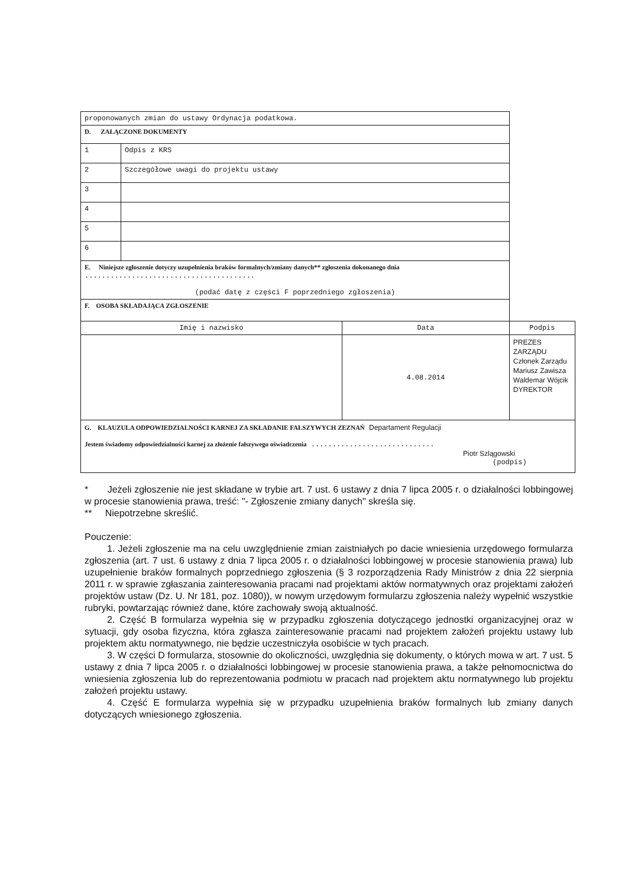| proponowanych zmian do ustawy Ordynacja podatkowa. | | | |
| D. ZAŁĄCZONE DOKUMENTY | | | |
| 1 | Odpis z KRS | | |
| 2 | Szczegółowe uwagi do projektu ustawy | | |
| 3 | | | |
| 4 | | | |
| 5 | | | |
| 6 | | | |
| E. Niniejsze zgłoszenie dotyczy uzupełnienia braków formalnych/zmiany danych** zgłoszenia dokonanego dnia ........................................ (podać datę z części F poprzedniego zgłoszenia) | | | |
| F. OSOBA SKŁADAJĄCA ZGŁOSZENIE | | | |
| Imię i nazwisko | | Data | Podpis |
| | | 4.08.2014 | PREZES ZARZĄDU Członek Zarządu Mariusz Zawisza Waldemar Wójcik DYREKTOR |
| G. KLAUZULA ODPOWIEDZIALNOŚCI KARNEJ ZA SKŁADANIE FAŁSZYWYCH ZEZNAŃ Departament Regulacji Jestem świadomy odpowiedzialności karnej za złożenie fałszywego oświadczenia ............................. Piotr Szlągowski (podpis) | | | |
* Jeżeli zgłoszenie nie jest składane w trybie art. 7 ust. 6 ustawy z dnia 7 lipca 2005 r. o działalności lobbingowej w procesie stanowienia prawa, treść: "- Zgłoszenie zmiany danych" skreśla się.
** Niepotrzebne skreślić.
Pouczenie:
1. Jeżeli zgłoszenie ma na celu uwzględnienie zmian zaistniałych po dacie wniesienia urzędowego formularza zgłoszenia (art. 7 ust. 6 ustawy z dnia 7 lipca 2005 r. o działalności lobbingowej w procesie stanowienia prawa) lub uzupełnienie braków formalnych poprzedniego zgłoszenia (§ 3 rozporządzenia Rady Ministrów z dnia 22 sierpnia 2011 r. w sprawie zgłaszania zainteresowania pracami nad projektami aktów normatywnych oraz projektami założeń projektów ustaw (Dz. U. Nr 181, poz. 1080)), w nowym urzędowym formularzu zgłoszenia należy wypełnić wszystkie rubryki, powtarzając również dane, które zachowały swoją aktualność.
2. Część B formularza wypełnia się w przypadku zgłoszenia dotyczącego jednostki organizacyjnej oraz w sytuacji, gdy osoba fizyczna, która zgłasza zainteresowanie pracami nad projektem założeń projektu ustawy lub projektem aktu normatywnego, nie będzie uczestniczyła osobiście w tych pracach.
3. W części D formularza, stosownie do okoliczności, uwzględnia się dokumenty, o których mowa w art. 7 ust. 5 ustawy z dnia 7 lipca 2005 r. o działalności lobbingowej w procesie stanowienia prawa, a także pełnomocnictwa do wniesienia zgłoszenia lub do reprezentowania podmiotu w pracach nad projektem aktu normatywnego lub projektu założeń projektu ustawy.
4. Część E formularza wypełnia się w przypadku uzupełnienia braków formalnych lub zmiany danych dotyczących wniesionego zgłoszenia.